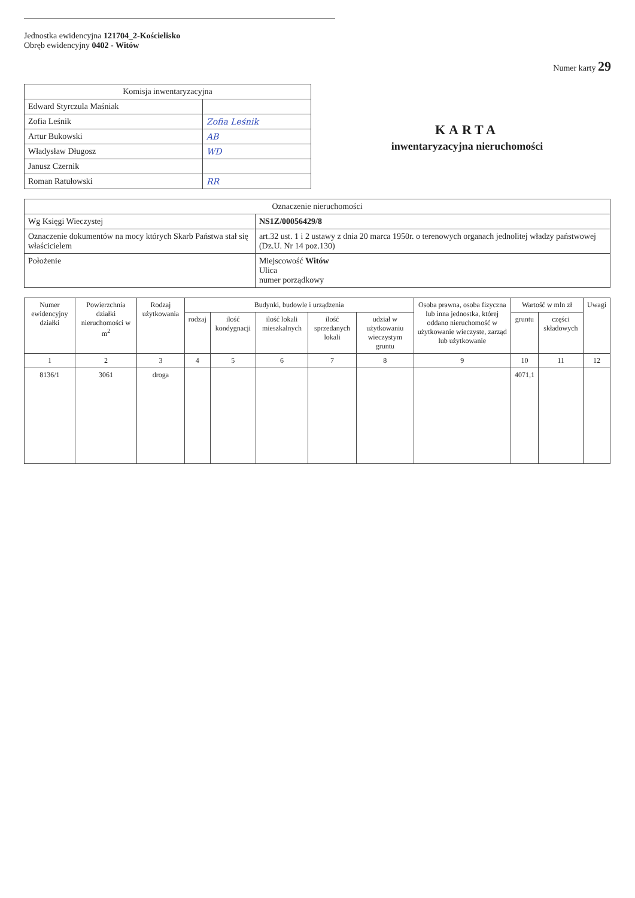Jednostka ewidencyjna 121704_2-Kościelisko
Obręb ewidencyjny 0402 - Witów
Numer karty 29
| Komisja inwentaryzacyjna | |
| --- | --- |
| Edward Styrczula Maśniak | |
| Zofia Leśnik | Zofia Leśnik |
| Artur Bukowski | AB |
| Władysław Długosz | WD |
| Janusz Czernik | |
| Roman Ratułowski | RR |
KARTA
inwentaryzacyjna nieruchomości
| Oznaczenie nieruchomości | |
| --- | --- |
| Wg Księgi Wieczystej | NS1Z/00056429/8 |
| Oznaczenie dokumentów na mocy których Skarb Państwa stał się właścicielem | art.32 ust. 1 i 2 ustawy z dnia 20 marca 1950r. o terenowych organach jednolitej władzy państwowej (Dz.U. Nr 14 poz.130) |
| Położenie | Miejscowość Witów Ulica numer porządkowy |
| Numer ewidencyjny działki | Powierzchnia działki nieruchomości w m<sup>2</sup> | Rodzaj użytkowania | Budynki, budowle i urządzenia | | | | | Osoba prawna, osoba fizyczna lub inna jednostka, której oddano nieruchomość w użytkowanie wieczyste, zarząd lub użytkowanie | Wartość w mln zł | | Uwagi |
| --- | --- | --- | --- | --- | --- | --- | --- | --- | --- | --- | --- |
| | | | rodzaj | ilość kondygnacji | ilość lokali mieszkalnych | ilość sprzedanych lokali | udział w użytkowaniu wieczystym gruntu | | gruntu | części składowych | |
| 1 | 2 | 3 | 4 | 5 | 6 | 7 | 8 | 9 | 10 | 11 | 12 |
| 8136/1 | 3061 | droga | | | | | | | 4071,1 | | |